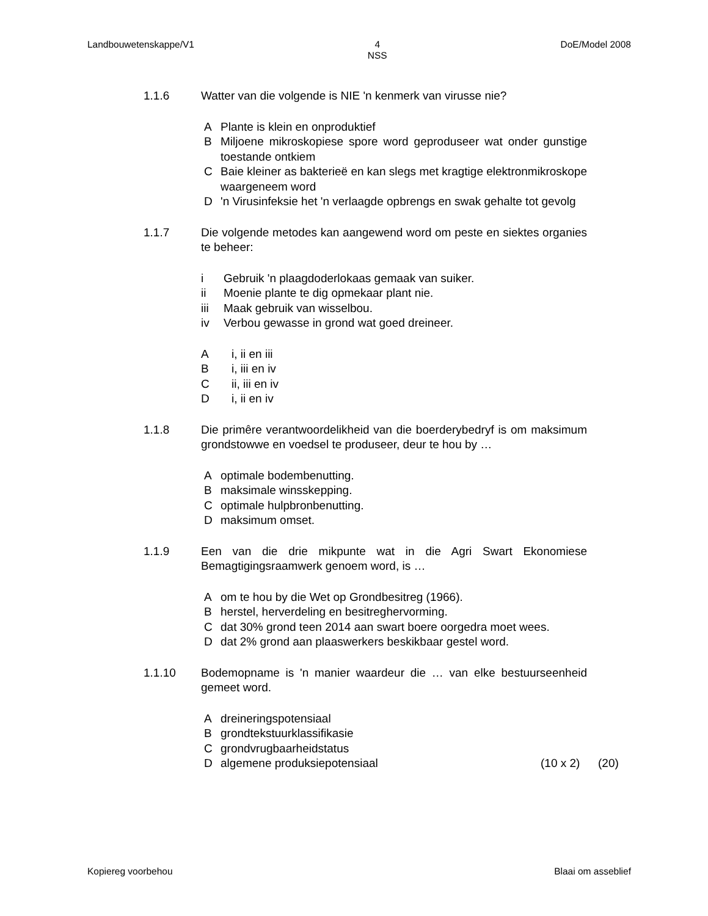Landbouwetenskappe/V1 4
NSS DoE/Model 2008
1.1.6 Watter van die volgende is NIE 'n kenmerk van virusse nie?
A Plante is klein en onproduktief
B Miljoene mikroskopiese spore word geproduseer wat onder gunstige toestande ontkiem
C Baie kleiner as bakterieë en kan slegs met kragtige elektronmikroskope waargeneem word
D 'n Virusinfeksie het 'n verlaagde opbrengs en swak gehalte tot gevolg
1.1.7 Die volgende metodes kan aangewend word om peste en siektes organies te beheer:
i Gebruik 'n plaagdoderlokaas gemaak van suiker.
ii Moenie plante te dig opmekaar plant nie.
iii Maak gebruik van wisselbou.
iv Verbou gewasse in grond wat goed dreineer.
Ai, ii en iii
Bi, iii en iv
Cii, iii en iv
Di, ii en iv
1.1.8 Die primêre verantwoordelikheid van die boerderybedryf is om maksimum grondstowwe en voedsel te produseer, deur te hou by …
Aoptimale bodembenutting.
Bmaksimale winsskepping.
Coptimale hulpbronbenutting.
Dmaksimum omset.
1.1.9 Een van die drie mikpunte wat in die Agri Swart Ekonomiese Bemagtigingsraamwerk genoem word, is …
Aom te hou by die Wet op Grondbesitreg (1966).
Bherstel, herverdeling en besitreghervorming.
Cdat 30% grond teen 2014 aan swart boere oorgedra moet wees.
Ddat 2% grond aan plaaswerkers beskikbaar gestel word.
1.1.10 Bodemopname is 'n manier waardeur die … van elke bestuurseenheid gemeet word.
Adreineringspotensiaal
Bgrondtekstuurklassifikasie
Cgrondvrugbaarheidstatus
Dalgemene produksiepotensiaal (10 x 2) (20)
Kopiereg voorbehou Blaai om asseblief